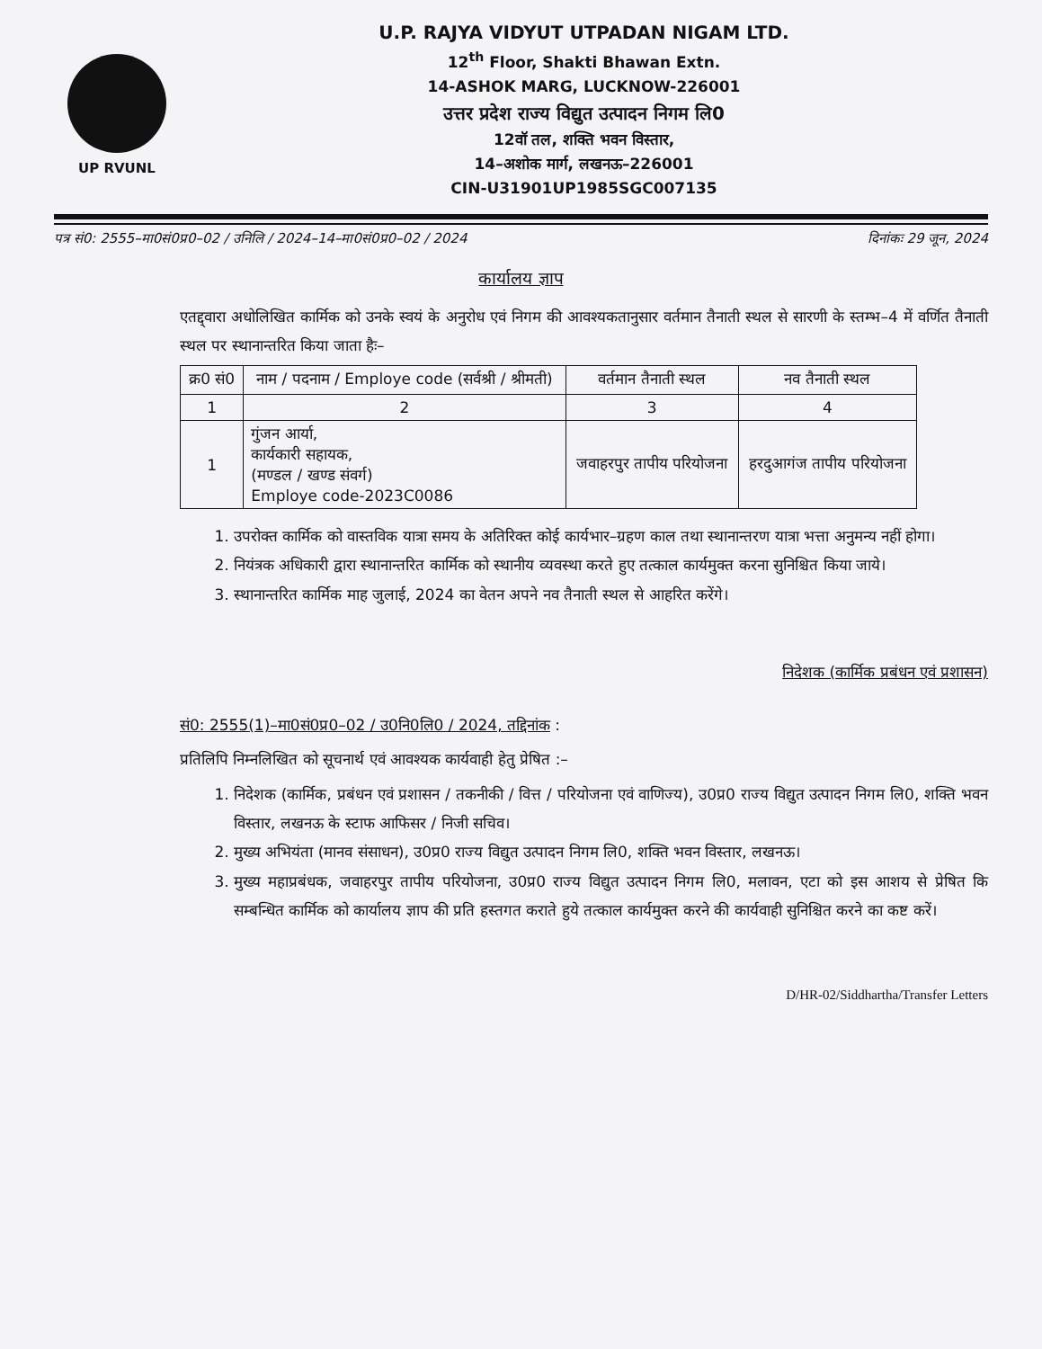UP RVUNL
U.P. RAJYA VIDYUT UTPADAN NIGAM LTD.
12<sup>th</sup> Floor, Shakti Bhawan Extn.
14-ASHOK MARG, LUCKNOW-226001
उत्तर प्रदेश राज्य विद्युत उत्पादन निगम लि0
12वॉ तल, शक्ति भवन विस्तार,
14–अशोक मार्ग, लखनऊ–226001
CIN-U31901UP1985SGC007135
पत्र सं0: 2555–मा0सं0प्र0–02 / उनिलि / 2024–14–मा0सं0प्र0–02 / 2024 दिनांकः 29 जून, 2024
कार्यालय ज्ञाप
एतद्द्वारा अधोलिखित कार्मिक को उनके स्वयं के अनुरोध एवं निगम की आवश्यकतानुसार वर्तमान तैनाती स्थल से सारणी के स्तम्भ–4 में वर्णित तैनाती स्थल पर स्थानान्तरित किया जाता हैः–
| क्र0 सं0 | नाम / पदनाम / Employe code (सर्वश्री / श्रीमती) | वर्तमान तैनाती स्थल | नव तैनाती स्थल |
| --- | --- | --- | --- |
| 1 | 2 | 3 | 4 |
| 1 | गुंजन आर्या, कार्यकारी सहायक, (मण्डल / खण्ड संवर्ग) Employe code-2023C0086 | जवाहरपुर तापीय परियोजना | हरदुआगंज तापीय परियोजना |
1. उपरोक्त कार्मिक को वास्तविक यात्रा समय के अतिरिक्त कोई कार्यभार–ग्रहण काल तथा स्थानान्तरण यात्रा भत्ता अनुमन्य नहीं होगा।
2. नियंत्रक अधिकारी द्वारा स्थानान्तरित कार्मिक को स्थानीय व्यवस्था करते हुए तत्काल कार्यमुक्त करना सुनिश्चित किया जाये।
3. स्थानान्तरित कार्मिक माह जुलाई, 2024 का वेतन अपने नव तैनाती स्थल से आहरित करेंगे।
निदेशक (कार्मिक प्रबंधन एवं प्रशासन)
सं0: 2555(1)–मा0सं0प्र0–02 / उ0नि0लि0 / 2024, तद्दिनांक :
प्रतिलिपि निम्नलिखित को सूचनार्थ एवं आवश्यक कार्यवाही हेतु प्रेषित :–
1. निदेशक (कार्मिक, प्रबंधन एवं प्रशासन / तकनीकी / वित्त / परियोजना एवं वाणिज्य), उ0प्र0 राज्य विद्युत उत्पादन निगम लि0, शक्ति भवन विस्तार, लखनऊ के स्टाफ आफिसर / निजी सचिव।
2. मुख्य अभियंता (मानव संसाधन), उ0प्र0 राज्य विद्युत उत्पादन निगम लि0, शक्ति भवन विस्तार, लखनऊ।
3. मुख्य महाप्रबंधक, जवाहरपुर तापीय परियोजना, उ0प्र0 राज्य विद्युत उत्पादन निगम लि0, मलावन, एटा को इस आशय से प्रेषित कि सम्बन्धित कार्मिक को कार्यालय ज्ञाप की प्रति हस्तगत कराते हुये तत्काल कार्यमुक्त करने की कार्यवाही सुनिश्चित करने का कष्ट करें।
D/HR-02/Siddhartha/Transfer Letters